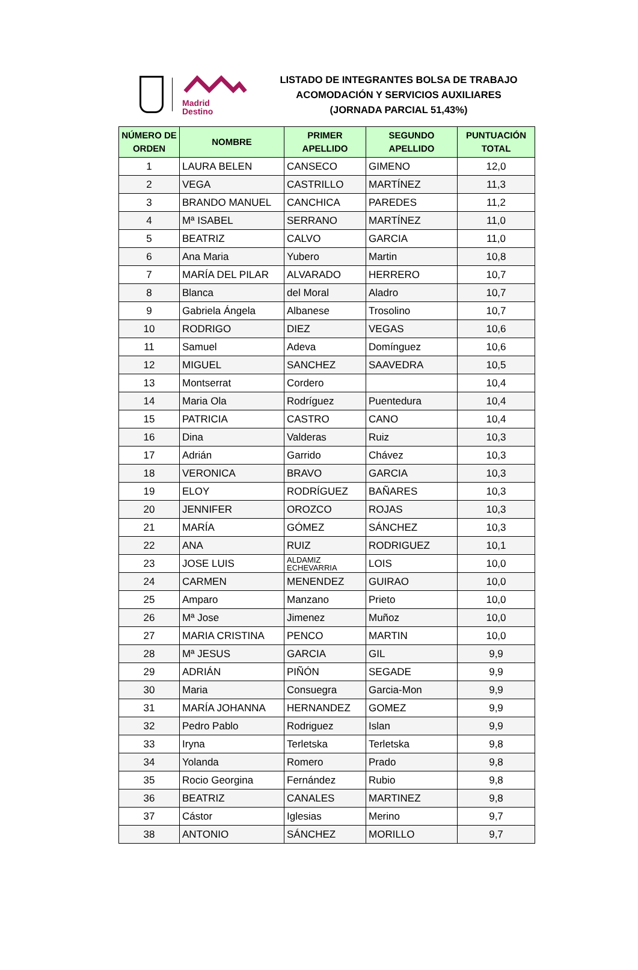Madrid
Destino
LISTADO DE INTEGRANTES BOLSA DE TRABAJO
ACOMODACIÓN Y SERVICIOS AUXILIARES
(JORNADA PARCIAL 51,43%)
| NÚMERO DE ORDEN | NOMBRE | PRIMER APELLIDO | SEGUNDO APELLIDO | PUNTUACIÓN TOTAL |
| --- | --- | --- | --- | --- |
| 1 | LAURA BELEN | CANSECO | GIMENO | 12,0 |
| 2 | VEGA | CASTRILLO | MARTÍNEZ | 11,3 |
| 3 | BRANDO MANUEL | CANCHICA | PAREDES | 11,2 |
| 4 | Mª ISABEL | SERRANO | MARTÍNEZ | 11,0 |
| 5 | BEATRIZ | CALVO | GARCIA | 11,0 |
| 6 | Ana Maria | Yubero | Martin | 10,8 |
| 7 | MARÍA DEL PILAR | ALVARADO | HERRERO | 10,7 |
| 8 | Blanca | del Moral | Aladro | 10,7 |
| 9 | Gabriela Ángela | Albanese | Trosolino | 10,7 |
| 10 | RODRIGO | DIEZ | VEGAS | 10,6 |
| 11 | Samuel | Adeva | Domínguez | 10,6 |
| 12 | MIGUEL | SANCHEZ | SAAVEDRA | 10,5 |
| 13 | Montserrat | Cordero | | 10,4 |
| 14 | Maria Ola | Rodríguez | Puentedura | 10,4 |
| 15 | PATRICIA | CASTRO | CANO | 10,4 |
| 16 | Dina | Valderas | Ruiz | 10,3 |
| 17 | Adrián | Garrido | Chávez | 10,3 |
| 18 | VERONICA | BRAVO | GARCIA | 10,3 |
| 19 | ELOY | RODRÍGUEZ | BAÑARES | 10,3 |
| 20 | JENNIFER | OROZCO | ROJAS | 10,3 |
| 21 | MARÍA | GÓMEZ | SÁNCHEZ | 10,3 |
| 22 | ANA | RUIZ | RODRIGUEZ | 10,1 |
| 23 | JOSE LUIS | ALDAMIZ ECHEVARRIA | LOIS | 10,0 |
| 24 | CARMEN | MENENDEZ | GUIRAO | 10,0 |
| 25 | Amparo | Manzano | Prieto | 10,0 |
| 26 | Mª Jose | Jimenez | Muñoz | 10,0 |
| 27 | MARIA CRISTINA | PENCO | MARTIN | 10,0 |
| 28 | Mª JESUS | GARCIA | GIL | 9,9 |
| 29 | ADRIÁN | PIÑÓN | SEGADE | 9,9 |
| 30 | Maria | Consuegra | Garcia-Mon | 9,9 |
| 31 | MARÍA JOHANNA | HERNANDEZ | GOMEZ | 9,9 |
| 32 | Pedro Pablo | Rodriguez | Islan | 9,9 |
| 33 | Iryna | Terletska | Terletska | 9,8 |
| 34 | Yolanda | Romero | Prado | 9,8 |
| 35 | Rocio Georgina | Fernández | Rubio | 9,8 |
| 36 | BEATRIZ | CANALES | MARTINEZ | 9,8 |
| 37 | Cástor | Iglesias | Merino | 9,7 |
| 38 | ANTONIO | SÁNCHEZ | MORILLO | 9,7 |